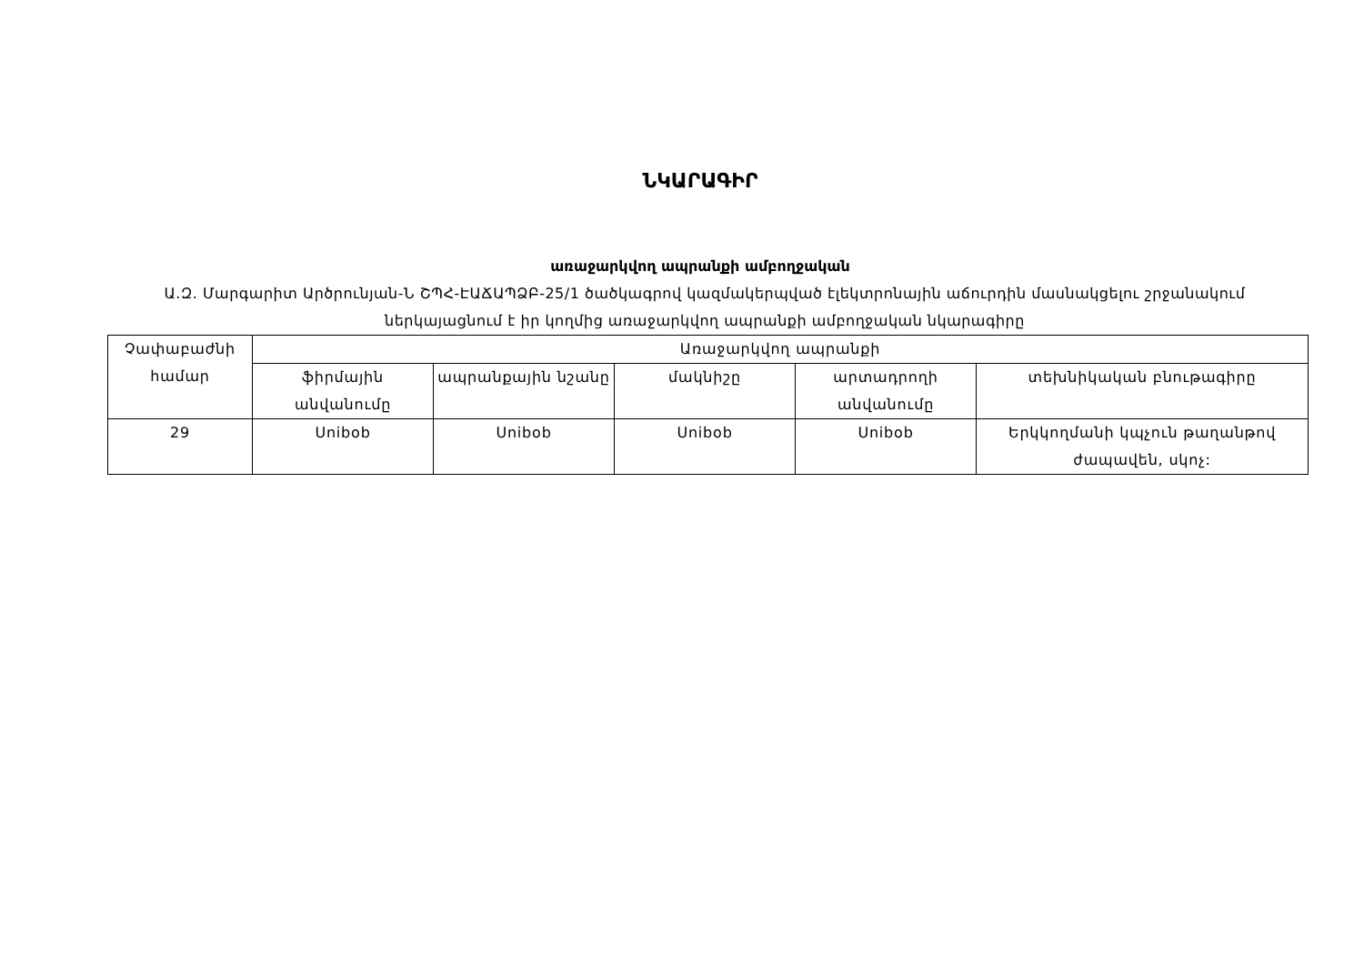ՆԿԱՐԱԳԻՐ
առաջարկվող ապրանքի ամբողջական
Ա.Զ. Մարգարիտ Արծրունյան-Ն ՇՊՀ-ԷԱՃԱՊՁԲ-25/1 ծածկագրով կազմակերպված էլեկտրոնային աճուրդին մասնակցելու շրջանակում ներկայացնում է իր կողմից առաջարկվող ապրանքի ամբողջական նկարագիրը
| Չափաբաժնի համար | Առաջարկվող ապրանքի | | | | |
| --- | --- | --- | --- | --- | --- |
| | ֆիրմային անվանումը | ապրանքային նշանը | մակնիշը | արտադրողի անվանումը | տեխնիկական բնութագիրը |
| 29 | Unibob | Unibob | Unibob | Unibob | Երկկողմանի կպչուն թաղանթով ժապավեն, սկոչ: |